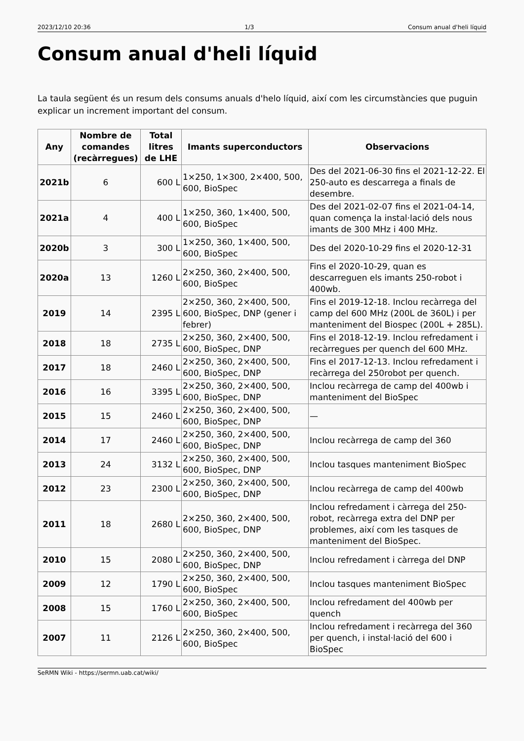2023/12/10 20:36 1/3 Consum anual d'heli líquid
Consum anual d'heli líquid
La taula següent és un resum dels consums anuals d'helo líquid, així com les circumstàncies que puguin explicar un increment important del consum.
| Any | Nombre de comandes (recàrregues) | Total litres de LHE | Imants superconductors | Observacions |
| --- | --- | --- | --- | --- |
| 2021b | 6 | 600 L | 1×250, 1×300, 2×400, 500, 600, BioSpec | Des del 2021-06-30 fins el 2021-12-22. El 250-auto es descarrega a finals de desembre. |
| 2021a | 4 | 400 L | 1×250, 360, 1×400, 500, 600, BioSpec | Des del 2021-02-07 fins el 2021-04-14, quan comença la instal·lació dels nous imants de 300 MHz i 400 MHz. |
| 2020b | 3 | 300 L | 1×250, 360, 1×400, 500, 600, BioSpec | Des del 2020-10-29 fins el 2020-12-31 |
| 2020a | 13 | 1260 L | 2×250, 360, 2×400, 500, 600, BioSpec | Fins el 2020-10-29, quan es descarreguen els imants 250-robot i 400wb. |
| 2019 | 14 | 2395 L | 2×250, 360, 2×400, 500, 600, BioSpec, DNP (gener i febrer) | Fins el 2019-12-18. Inclou recàrrega del camp del 600 MHz (200L de 360L) i per manteniment del Biospec (200L + 285L). |
| 2018 | 18 | 2735 L | 2×250, 360, 2×400, 500, 600, BioSpec, DNP | Fins el 2018-12-19. Inclou refredament i recàrregues per quench del 600 MHz. |
| 2017 | 18 | 2460 L | 2×250, 360, 2×400, 500, 600, BioSpec, DNP | Fins el 2017-12-13. Inclou refredament i recàrrega del 250robot per quench. |
| 2016 | 16 | 3395 L | 2×250, 360, 2×400, 500, 600, BioSpec, DNP | Inclou recàrrega de camp del 400wb i manteniment del BioSpec |
| 2015 | 15 | 2460 L | 2×250, 360, 2×400, 500, 600, BioSpec, DNP | — |
| 2014 | 17 | 2460 L | 2×250, 360, 2×400, 500, 600, BioSpec, DNP | Inclou recàrrega de camp del 360 |
| 2013 | 24 | 3132 L | 2×250, 360, 2×400, 500, 600, BioSpec, DNP | Inclou tasques manteniment BioSpec |
| 2012 | 23 | 2300 L | 2×250, 360, 2×400, 500, 600, BioSpec, DNP | Inclou recàrrega de camp del 400wb |
| 2011 | 18 | 2680 L | 2×250, 360, 2×400, 500, 600, BioSpec, DNP | Inclou refredament i càrrega del 250-robot, recàrrega extra del DNP per problemes, així com les tasques de manteniment del BioSpec. |
| 2010 | 15 | 2080 L | 2×250, 360, 2×400, 500, 600, BioSpec, DNP | Inclou refredament i càrrega del DNP |
| 2009 | 12 | 1790 L | 2×250, 360, 2×400, 500, 600, BioSpec | Inclou tasques manteniment BioSpec |
| 2008 | 15 | 1760 L | 2×250, 360, 2×400, 500, 600, BioSpec | Inclou refredament del 400wb per quench |
| 2007 | 11 | 2126 L | 2×250, 360, 2×400, 500, 600, BioSpec | Inclou refredament i recàrrega del 360 per quench, i instal·lació del 600 i BioSpec |
SeRMN Wiki - https://sermn.uab.cat/wiki/